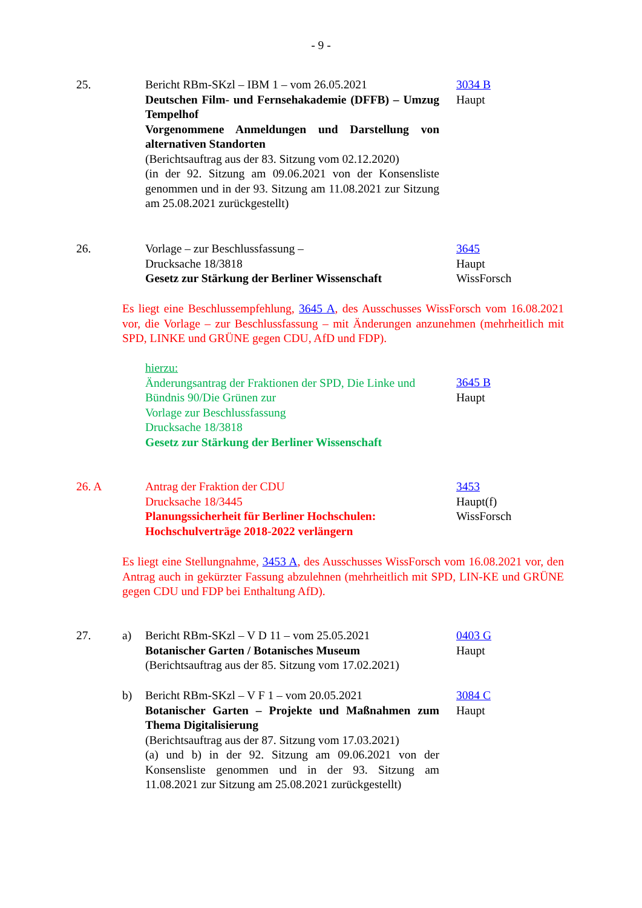- 9 -
25.
Bericht RBm-SKzl – IBM 1 – vom 26.05.2021
Deutschen Film- und Fernsehakademie (DFFB) – Umzug Tempelhof
Vorgenommene Anmeldungen und Darstellung von alternativen Standorten
(Berichtsauftrag aus der 83. Sitzung vom 02.12.2020)
(in der 92. Sitzung am 09.06.2021 von der Konsensliste genommen und in der 93. Sitzung am 11.08.2021 zur Sitzung am 25.08.2021 zurückgestellt)
3034 B
Haupt
26.
Vorlage – zur Beschlussfassung –
Drucksache 18/3818
Gesetz zur Stärkung der Berliner Wissenschaft
3645
Haupt
WissForsch
Es liegt eine Beschlussempfehlung, 3645 A, des Ausschusses WissForsch vom 16.08.2021 vor, die Vorlage – zur Beschlussfassung – mit Änderungen anzunehmen (mehrheitlich mit SPD, LINKE und GRÜNE gegen CDU, AfD und FDP).
hierzu:
Änderungsantrag der Fraktionen der SPD, Die Linke und Bündnis 90/Die Grünen zur
Vorlage zur Beschlussfassung
Drucksache 18/3818
Gesetz zur Stärkung der Berliner Wissenschaft
3645 B
Haupt
26. A
Antrag der Fraktion der CDU
Drucksache 18/3445
Planungssicherheit für Berliner Hochschulen: Hochschulverträge 2018-2022 verlängern
3453
Haupt(f)
WissForsch
Es liegt eine Stellungnahme, 3453 A, des Ausschusses WissForsch vom 16.08.2021 vor, den Antrag auch in gekürzter Fassung abzulehnen (mehrheitlich mit SPD, LIN-KE und GRÜNE gegen CDU und FDP bei Enthaltung AfD).
27.
a)
Bericht RBm-SKzl – V D 11 – vom 25.05.2021
Botanischer Garten / Botanisches Museum
(Berichtsauftrag aus der 85. Sitzung vom 17.02.2021)
0403 G
Haupt
b)
Bericht RBm-SKzl – V F 1 – vom 20.05.2021
Botanischer Garten – Projekte und Maßnahmen zum Thema Digitalisierung
(Berichtsauftrag aus der 87. Sitzung vom 17.03.2021)
(a) und b) in der 92. Sitzung am 09.06.2021 von der Konsensliste genommen und in der 93. Sitzung am 11.08.2021 zur Sitzung am 25.08.2021 zurückgestellt)
3084 C
Haupt